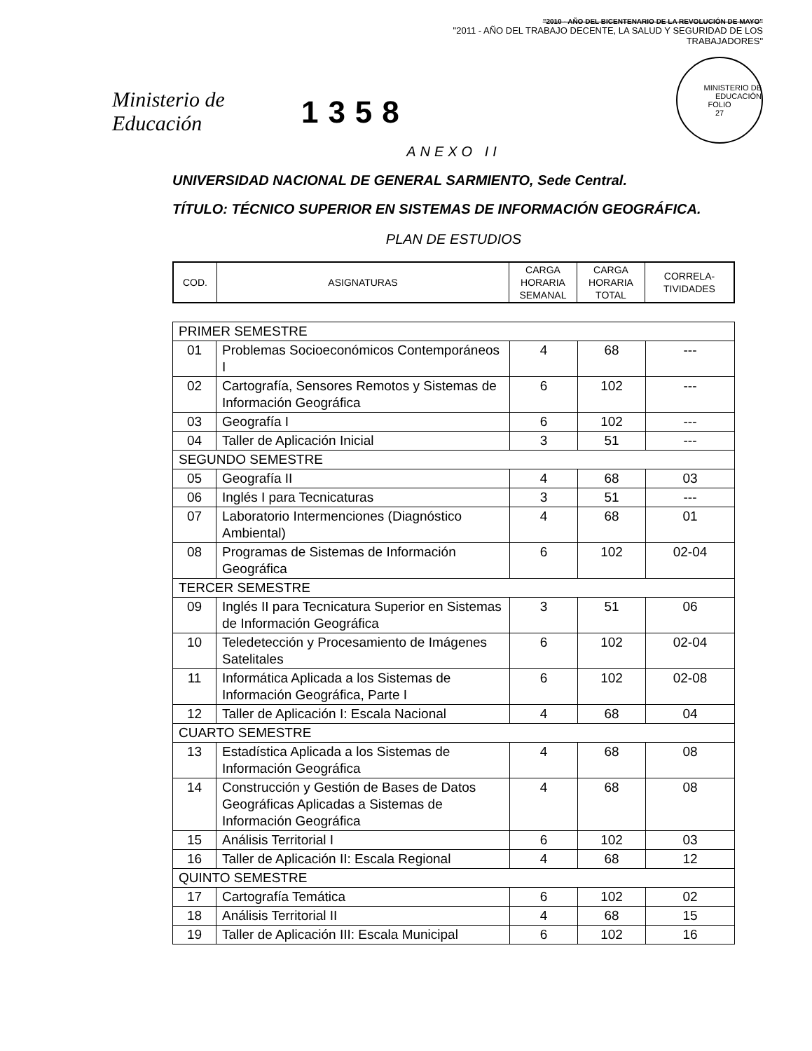Ministerio de Educación
1358
"2010 - AÑO DEL BICENTENARIO DE LA REVOLUCIÓN DE MAYO"
"2011 - AÑO DEL TRABAJO DECENTE, LA SALUD Y SEGURIDAD DE LOS TRABAJADORES"
MINISTERIO DE EDUCACIÓN
FOLIO
27
ANEXO II
UNIVERSIDAD NACIONAL DE GENERAL SARMIENTO, Sede Central.
TÍTULO: TÉCNICO SUPERIOR EN SISTEMAS DE INFORMACIÓN GEOGRÁFICA.
PLAN DE ESTUDIOS
| COD. | ASIGNATURAS | CARGA HORARIA SEMANAL | CARGA HORARIA TOTAL | CORRELA-TIVIDADES |
| --- | --- | --- | --- | --- |
| PRIMER SEMESTRE | | | | |
| 01 | Problemas Socioeconómicos Contemporáneos I | 4 | 68 | --- |
| 02 | Cartografía, Sensores Remotos y Sistemas de Información Geográfica | 6 | 102 | --- |
| 03 | Geografía I | 6 | 102 | --- |
| 04 | Taller de Aplicación Inicial | 3 | 51 | --- |
| SEGUNDO SEMESTRE | | | | |
| 05 | Geografía II | 4 | 68 | 03 |
| 06 | Inglés I para Tecnicaturas | 3 | 51 | --- |
| 07 | Laboratorio Intermenciones (Diagnóstico Ambiental) | 4 | 68 | 01 |
| 08 | Programas de Sistemas de Información Geográfica | 6 | 102 | 02-04 |
| TERCER SEMESTRE | | | | |
| 09 | Inglés II para Tecnicatura Superior en Sistemas de Información Geográfica | 3 | 51 | 06 |
| 10 | Teledetección y Procesamiento de Imágenes Satelitales | 6 | 102 | 02-04 |
| 11 | Informática Aplicada a los Sistemas de Información Geográfica, Parte I | 6 | 102 | 02-08 |
| 12 | Taller de Aplicación I: Escala Nacional | 4 | 68 | 04 |
| CUARTO SEMESTRE | | | | |
| 13 | Estadística Aplicada a los Sistemas de Información Geográfica | 4 | 68 | 08 |
| 14 | Construcción y Gestión de Bases de Datos Geográficas Aplicadas a Sistemas de Información Geográfica | 4 | 68 | 08 |
| 15 | Análisis Territorial I | 6 | 102 | 03 |
| 16 | Taller de Aplicación II: Escala Regional | 4 | 68 | 12 |
| QUINTO SEMESTRE | | | | |
| 17 | Cartografía Temática | 6 | 102 | 02 |
| 18 | Análisis Territorial II | 4 | 68 | 15 |
| 19 | Taller de Aplicación III: Escala Municipal | 6 | 102 | 16 |